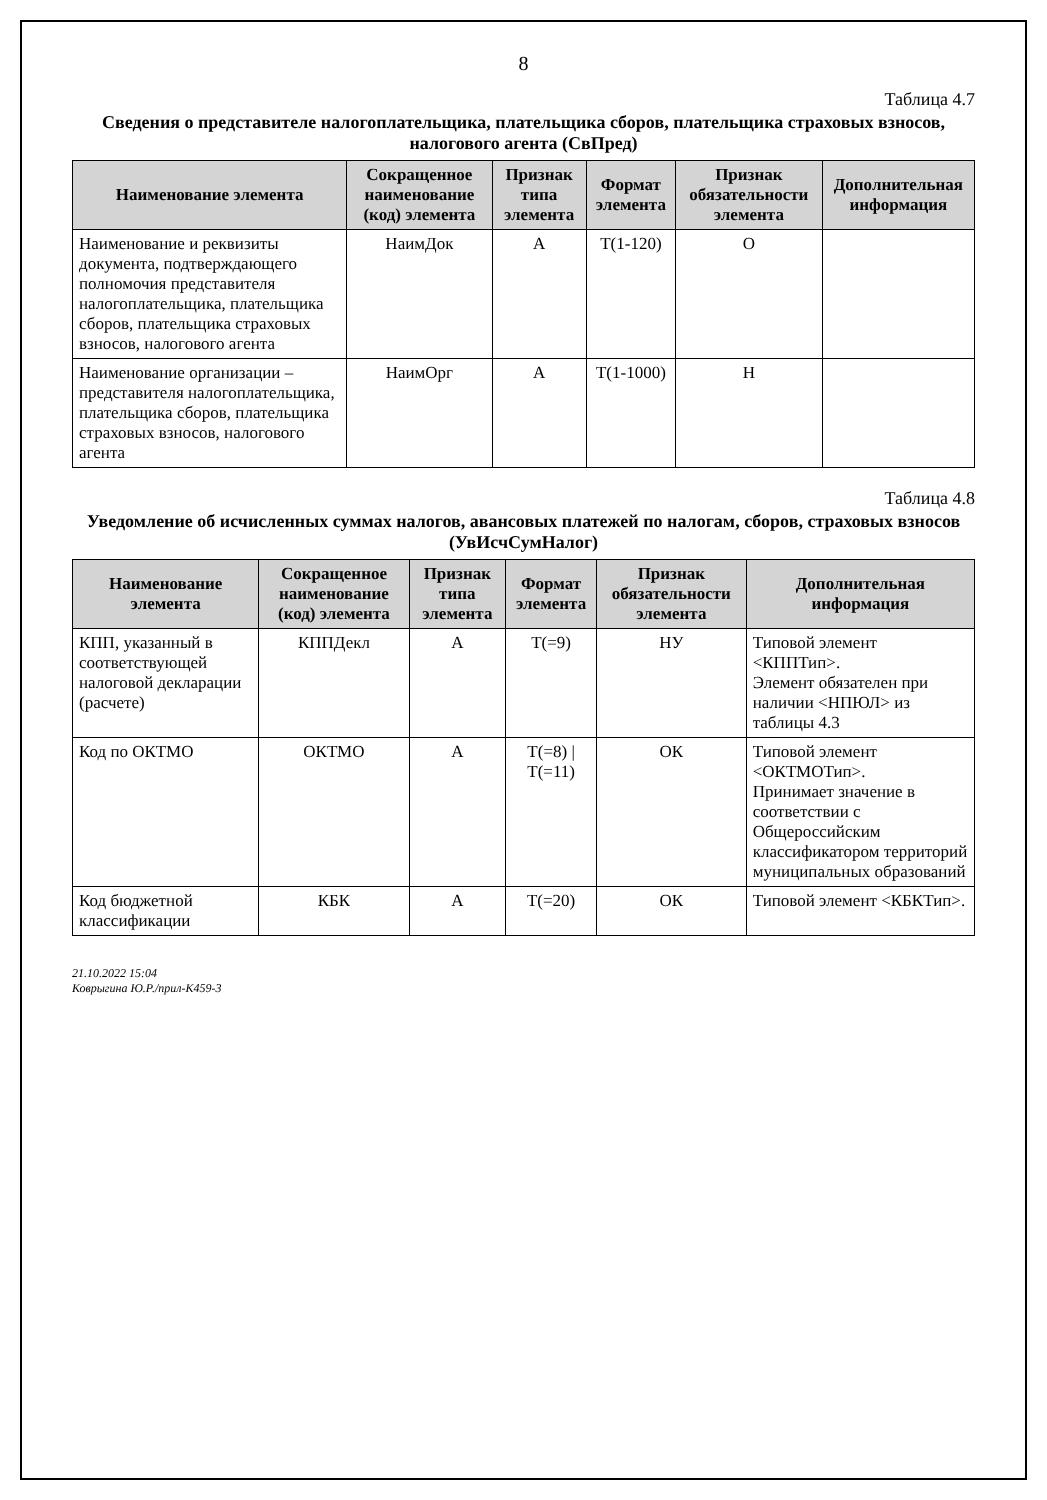8
Таблица 4.7
Сведения о представителе налогоплательщика, плательщика сборов, плательщика страховых взносов, налогового агента (СвПред)
| Наименование элемента | Сокращенное наименование (код) элемента | Признак типа элемента | Формат элемента | Признак обязательности элемента | Дополнительная информация |
| --- | --- | --- | --- | --- | --- |
| Наименование и реквизиты документа, подтверждающего полномочия представителя налогоплательщика, плательщика сборов, плательщика страховых взносов, налогового агента | НаимДок | А | T(1-120) | О | |
| Наименование организации – представителя налогоплательщика, плательщика сборов, плательщика страховых взносов, налогового агента | НаимОрг | А | T(1-1000) | Н | |
Таблица 4.8
Уведомление об исчисленных суммах налогов, авансовых платежей по налогам, сборов, страховых взносов (УвИсчСумНалог)
| Наименование элемента | Сокращенное наименование (код) элемента | Признак типа элемента | Формат элемента | Признак обязательности элемента | Дополнительная информация |
| --- | --- | --- | --- | --- | --- |
| КПП, указанный в соответствующей налоговой декларации (расчете) | КППДекл | А | T(=9) | НУ | Типовой элемент <КППТип>. Элемент обязателен при наличии <НПЮЛ> из таблицы 4.3 |
| Код по ОКТМО | ОКТМО | А | T(=8) / T(=11) | ОК | Типовой элемент <ОКТМОТип>. Принимает значение в соответствии с Общероссийским классификатором территорий муниципальных образований |
| Код бюджетной классификации | КБК | А | T(=20) | ОК | Типовой элемент <КБКТип>. |
21.10.2022 15:04
Коврыгина Ю.Р./прил-К459-3